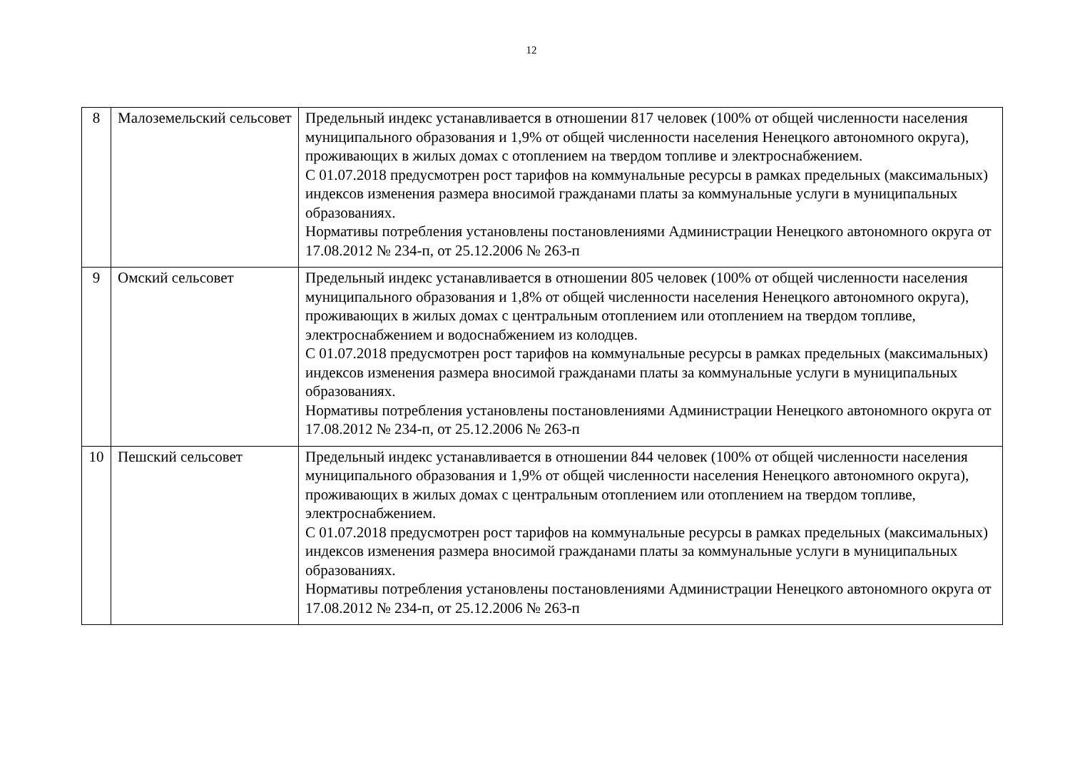12
| 8 | Малоземельский сельсовет | Предельный индекс устанавливается в отношении 817 человек (100% от общей численности населения муниципального образования и 1,9% от общей численности населения Ненецкого автономного округа), проживающих в жилых домах с отоплением на твердом топливе и электроснабжением. С 01.07.2018 предусмотрен рост тарифов на коммунальные ресурсы в рамках предельных (максимальных) индексов изменения размера вносимой гражданами платы за коммунальные услуги в муниципальных образованиях. Нормативы потребления установлены постановлениями Администрации Ненецкого автономного округа от 17.08.2012 № 234-п, от 25.12.2006 № 263-п |
| 9 | Омский сельсовет | Предельный индекс устанавливается в отношении 805 человек (100% от общей численности населения муниципального образования и 1,8% от общей численности населения Ненецкого автономного округа), проживающих в жилых домах с центральным отоплением или отоплением на твердом топливе, электроснабжением и водоснабжением из колодцев. С 01.07.2018 предусмотрен рост тарифов на коммунальные ресурсы в рамках предельных (максимальных) индексов изменения размера вносимой гражданами платы за коммунальные услуги в муниципальных образованиях. Нормативы потребления установлены постановлениями Администрации Ненецкого автономного округа от 17.08.2012 № 234-п, от 25.12.2006 № 263-п |
| 10 | Пешский сельсовет | Предельный индекс устанавливается в отношении 844 человек (100% от общей численности населения муниципального образования и 1,9% от общей численности населения Ненецкого автономного округа), проживающих в жилых домах с центральным отоплением или отоплением на твердом топливе, электроснабжением. С 01.07.2018 предусмотрен рост тарифов на коммунальные ресурсы в рамках предельных (максимальных) индексов изменения размера вносимой гражданами платы за коммунальные услуги в муниципальных образованиях. Нормативы потребления установлены постановлениями Администрации Ненецкого автономного округа от 17.08.2012 № 234-п, от 25.12.2006 № 263-п |